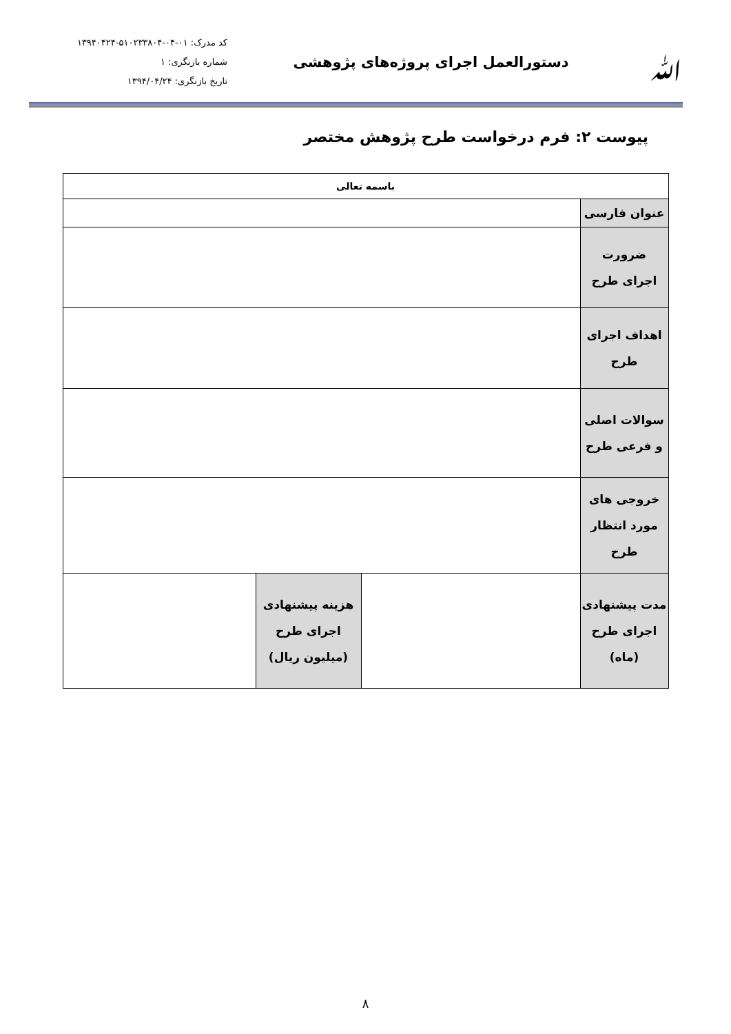ﷲ
دستورالعمل اجرای پروژه‌های پژوهشی
کد مدرک: ۰۱-۰۴-۵۱۰۲۳۳۸۰۴-۱۳۹۴۰۴۲۴
شماره بازنگری: ۱
تاریخ بازنگری: ۱۳۹۴/۰۴/۲۴
پیوست ۲: فرم درخواست طرح پژوهش مختصر
| باسمه تعالی | | | |
| --- | --- | --- | --- |
| عنوان فارسی | | | |
| ضرورت اجرای طرح | | | |
| اهداف اجرای طرح | | | |
| سوالات اصلی و فرعی طرح | | | |
| خروجی های مورد انتظار طرح | | | |
| مدت پیشنهادی اجرای طرح (ماه) | | هزینه پیشنهادی اجرای طرح (میلیون ریال) | |
۸